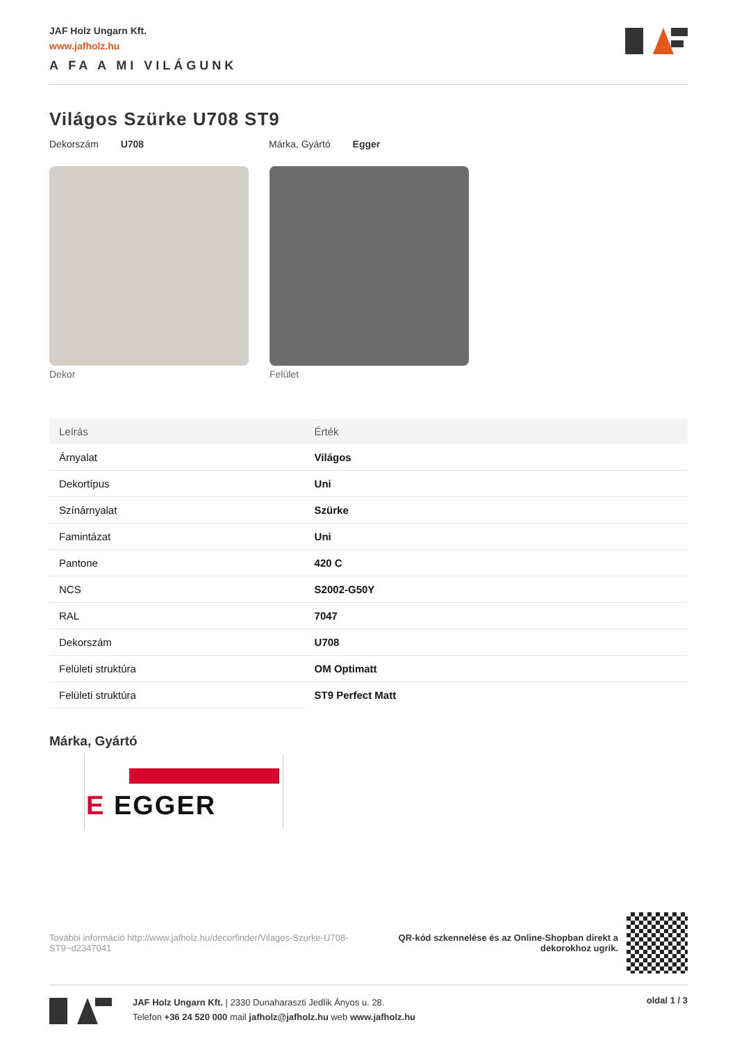JAF Holz Ungarn Kft.
www.jafholz.hu
A FA A MI VILÁGUNK
Világos Szürke U708 ST9
Dekorszám U708 Márka, Gyártó Egger
Dekor Felület
| Leírás | Érték |
| --- | --- |
| Árnyalat | Világos |
| Dekortípus | Uni |
| Színárnyalat | Szürke |
| Famintázat | Uni |
| Pantone | 420 C |
| NCS | S2002-G50Y |
| RAL | 7047 |
| Dekorszám | U708 |
| Felületi struktúra | OM Optimatt |
| Felületi struktúra | ST9 Perfect Matt |
Márka, Gyártó
E EGGER
További információ http://www.jafholz.hu/decorfinder/Vilagos-Szurke-U708-ST9~d2347041
QR-kód szkennelése és az Online-Shopban direkt a
dekorokhoz ugrik.
JAF Holz Ungarn Kft. | 2330 Dunaharaszti Jedlik Ányos u. 28.
Telefon +36 24 520 000 mail jafholz@jafholz.hu web www.jafholz.hu
oldal 1 / 3